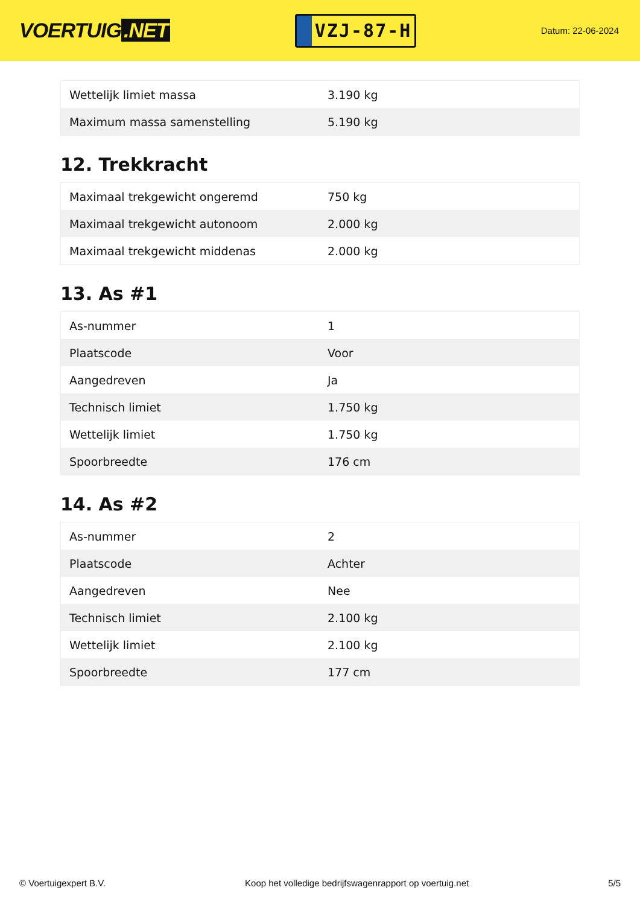VOERTUIG.NET
VZJ-87-H
Datum: 22-06-2024
| Wettelijk limiet massa | 3.190 kg |
| Maximum massa samenstelling | 5.190 kg |
12. Trekkracht
| Maximaal trekgewicht ongeremd | 750 kg |
| Maximaal trekgewicht autonoom | 2.000 kg |
| Maximaal trekgewicht middenas | 2.000 kg |
13. As #1
| As-nummer | 1 |
| Plaatscode | Voor |
| Aangedreven | Ja |
| Technisch limiet | 1.750 kg |
| Wettelijk limiet | 1.750 kg |
| Spoorbreedte | 176 cm |
14. As #2
| As-nummer | 2 |
| Plaatscode | Achter |
| Aangedreven | Nee |
| Technisch limiet | 2.100 kg |
| Wettelijk limiet | 2.100 kg |
| Spoorbreedte | 177 cm |
© Voertuigexpert B.V. Koop het volledige bedrijfswagenrapport op voertuig.net 5/5